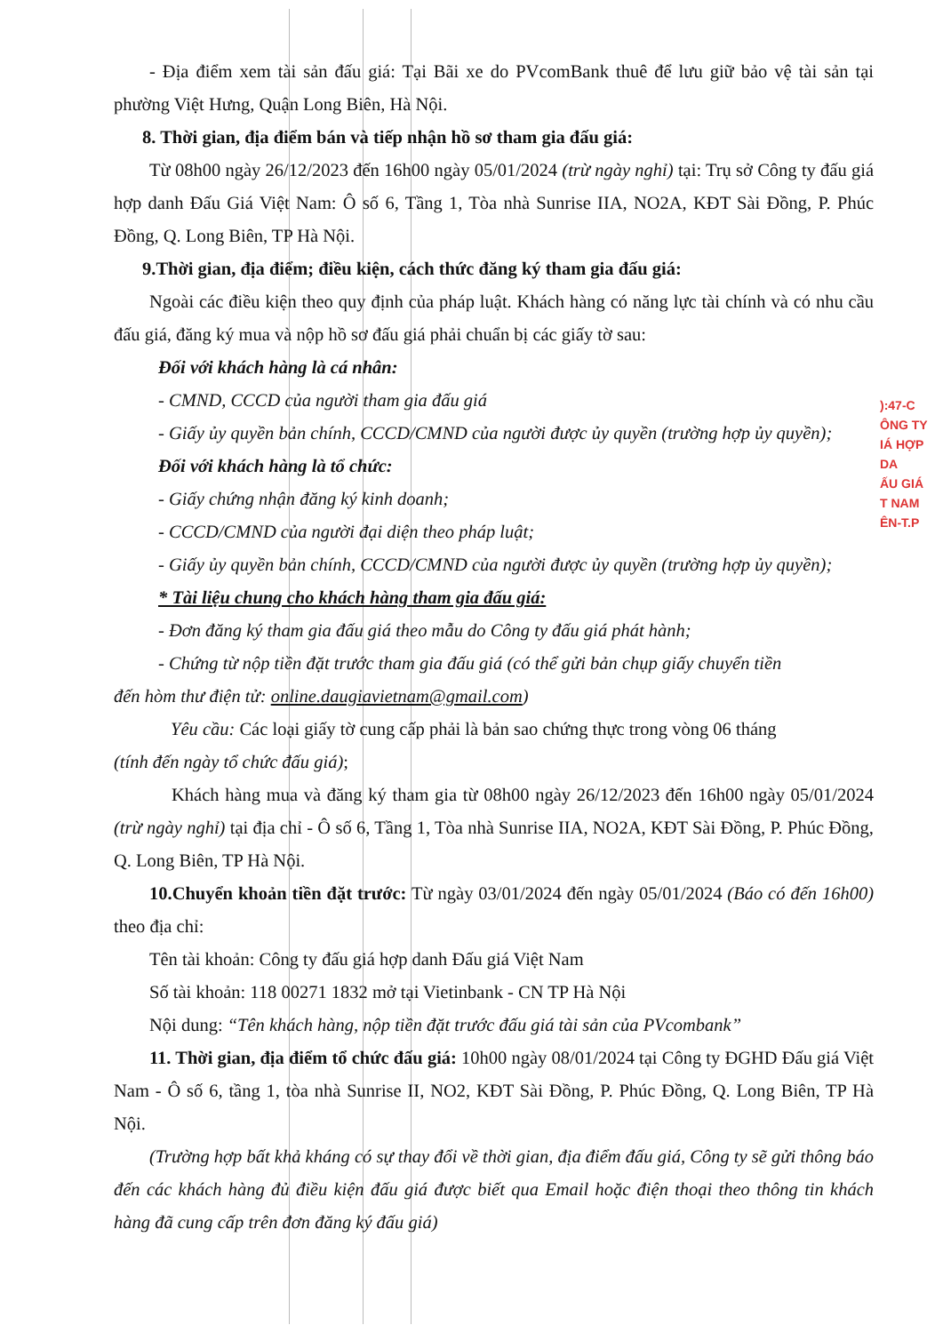- Địa điểm xem tài sản đấu giá: Tại Bãi xe do PVcomBank thuê để lưu giữ bảo vệ tài sản tại phường Việt Hưng, Quận Long Biên, Hà Nội.
8. Thời gian, địa điểm bán và tiếp nhận hồ sơ tham gia đấu giá:
Từ 08h00 ngày 26/12/2023 đến 16h00 ngày 05/01/2024 (trừ ngày nghỉ) tại: Trụ sở Công ty đấu giá hợp danh Đấu Giá Việt Nam: Ô số 6, Tầng 1, Tòa nhà Sunrise IIA, NO2A, KĐT Sài Đồng, P. Phúc Đồng, Q. Long Biên, TP Hà Nội.
9.Thời gian, địa điểm; điều kiện, cách thức đăng ký tham gia đấu giá:
Ngoài các điều kiện theo quy định của pháp luật. Khách hàng có năng lực tài chính và có nhu cầu đấu giá, đăng ký mua và nộp hồ sơ đấu giá phải chuẩn bị các giấy tờ sau:
Đối với khách hàng là cá nhân:
- CMND, CCCD của người tham gia đấu giá
- Giấy ủy quyền bản chính, CCCD/CMND của người được ủy quyền (trường hợp ủy quyền);
Đối với khách hàng là tổ chức:
- Giấy chứng nhận đăng ký kinh doanh;
- CCCD/CMND của người đại diện theo pháp luật;
- Giấy ủy quyền bản chính, CCCD/CMND của người được ủy quyền (trường hợp ủy quyền);
* Tài liệu chung cho khách hàng tham gia đấu giá:
- Đơn đăng ký tham gia đấu giá theo mẫu do Công ty đấu giá phát hành;
- Chứng từ nộp tiền đặt trước tham gia đấu giá (có thể gửi bản chụp giấy chuyển tiền
đến hòm thư điện tử: online.daugiavietnam@gmail.com)
Yêu cầu: Các loại giấy tờ cung cấp phải là bản sao chứng thực trong vòng 06 tháng
(tính đến ngày tổ chức đấu giá);
Khách hàng mua và đăng ký tham gia từ 08h00 ngày 26/12/2023 đến 16h00 ngày 05/01/2024 (trừ ngày nghỉ) tại địa chỉ - Ô số 6, Tầng 1, Tòa nhà Sunrise IIA, NO2A, KĐT Sài Đồng, P. Phúc Đồng, Q. Long Biên, TP Hà Nội.
10.Chuyển khoản tiền đặt trước: Từ ngày 03/01/2024 đến ngày 05/01/2024 (Báo có đến 16h00) theo địa chỉ:
Tên tài khoản: Công ty đấu giá hợp danh Đấu giá Việt Nam
Số tài khoản: 118 00271 1832 mở tại Vietinbank - CN TP Hà Nội
Nội dung: “Tên khách hàng, nộp tiền đặt trước đấu giá tài sản của PVcombank”
11. Thời gian, địa điểm tổ chức đấu giá: 10h00 ngày 08/01/2024 tại Công ty ĐGHD Đấu giá Việt Nam - Ô số 6, tầng 1, tòa nhà Sunrise II, NO2, KĐT Sài Đồng, P. Phúc Đồng, Q. Long Biên, TP Hà Nội.
(Trường hợp bất khả kháng có sự thay đổi về thời gian, địa điểm đấu giá, Công ty sẽ gửi thông báo đến các khách hàng đủ điều kiện đấu giá được biết qua Email hoặc điện thoại theo thông tin khách hàng đã cung cấp trên đơn đăng ký đấu giá)
):47-C
ÔNG TY
IÁ HỢP DA
ẤU GIÁ
T NAM
ÊN-T.P